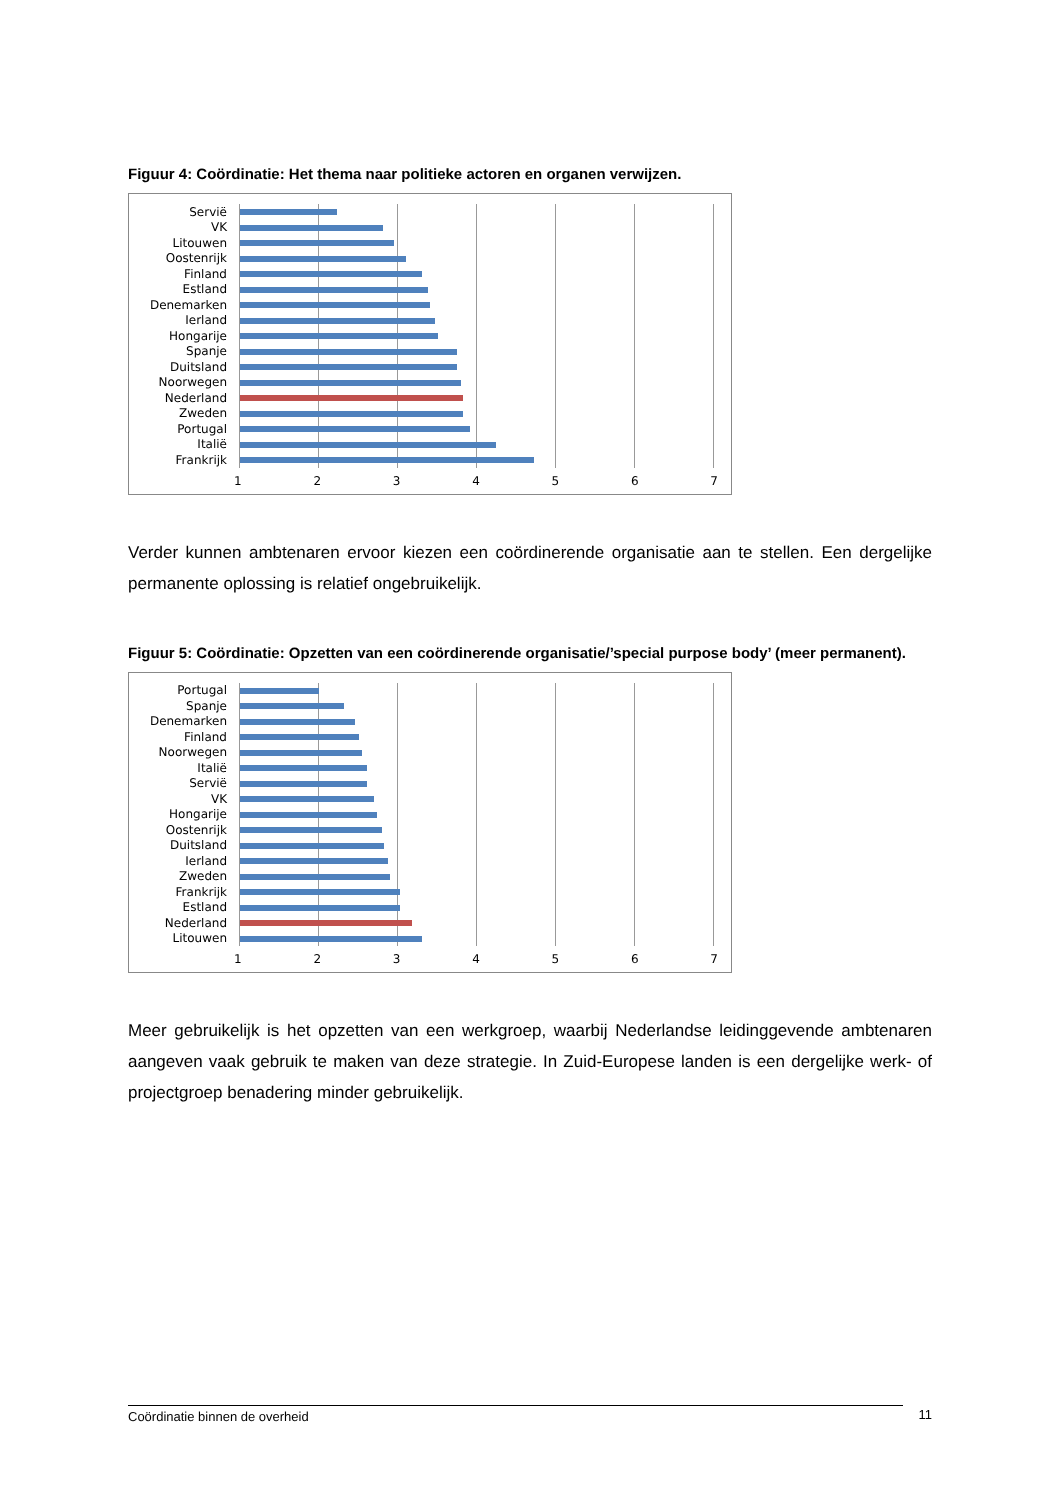Figuur 4: Coördinatie: Het thema naar politieke actoren en organen verwijzen.
Servië
VK
Litouwen
Oostenrijk
Finland
Estland
Denemarken
Ierland
Hongarije
Spanje
Duitsland
Noorwegen
Nederland
Zweden
Portugal
Italië
Frankrijk
1 2 3 4 5 6 7
Verder kunnen ambtenaren ervoor kiezen een coördinerende organisatie aan te stellen. Een dergelijke permanente oplossing is relatief ongebruikelijk.
Figuur 5: Coördinatie: Opzetten van een coördinerende organisatie/’special purpose body’ (meer permanent).
Portugal
Spanje
Denemarken
Finland
Noorwegen
Italië
Servië
VK
Hongarije
Oostenrijk
Duitsland
Ierland
Zweden
Frankrijk
Estland
Nederland
Litouwen
1 2 3 4 5 6 7
Meer gebruikelijk is het opzetten van een werkgroep, waarbij Nederlandse leidinggevende ambtenaren aangeven vaak gebruik te maken van deze strategie. In Zuid-Europese landen is een dergelijke werk- of projectgroep benadering minder gebruikelijk.
Coördinatie binnen de overheid
11